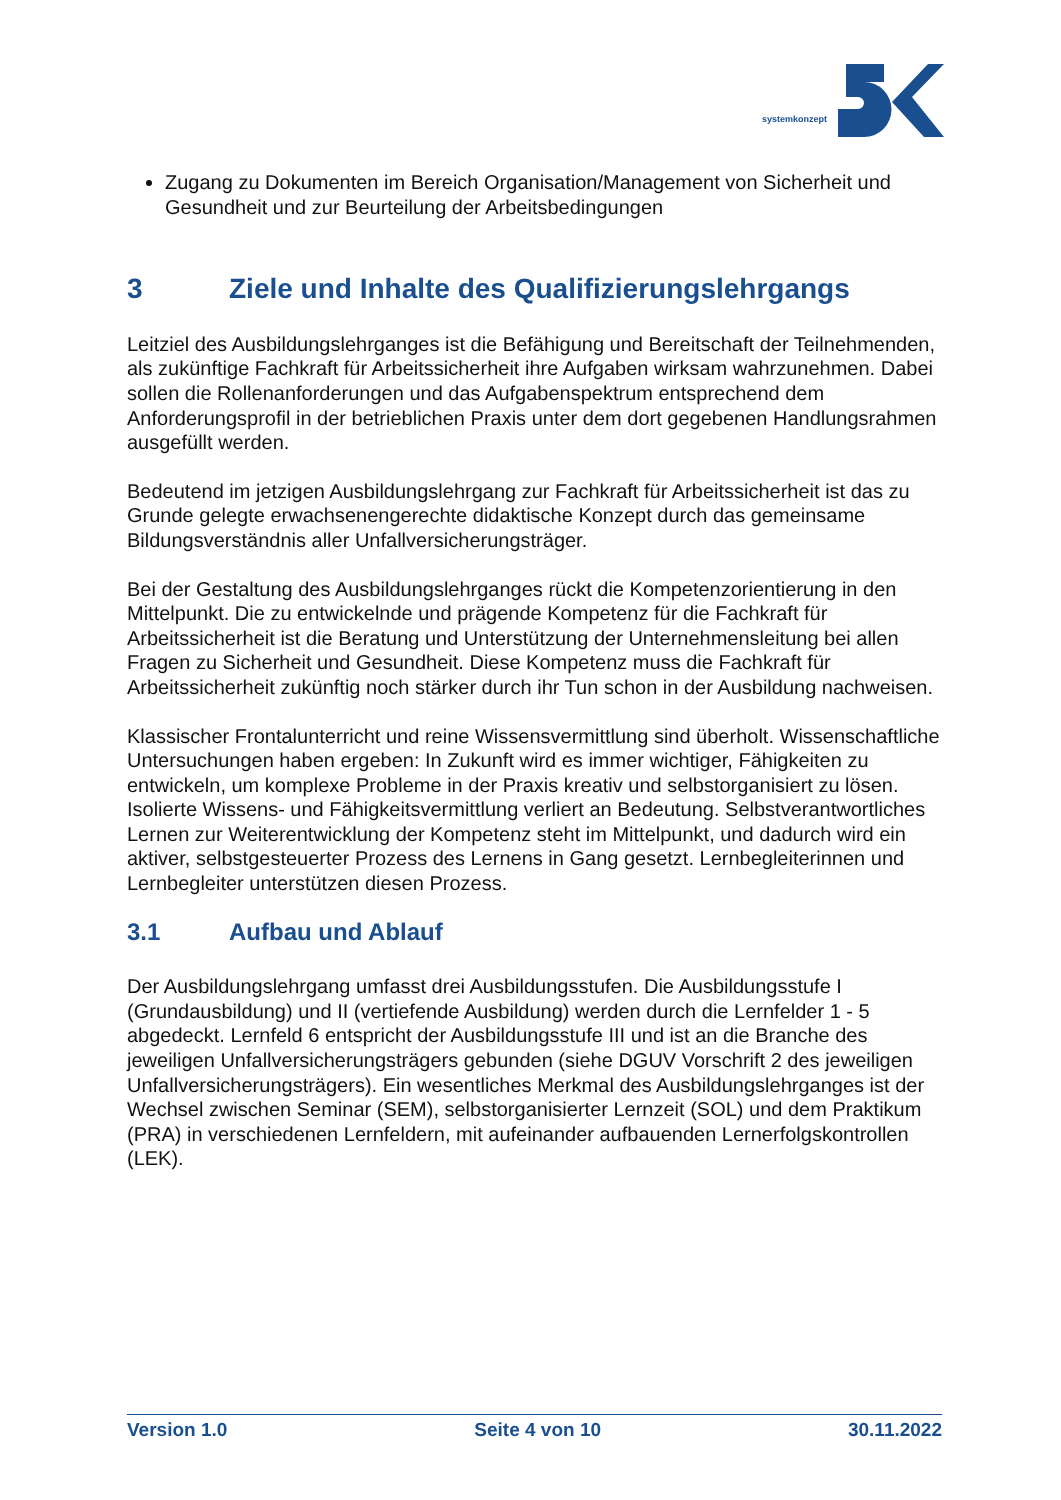systemkonzept
Zugang zu Dokumenten im Bereich Organisation/Management von Sicherheit und Gesundheit und zur Beurteilung der Arbeitsbedingungen
3 Ziele und Inhalte des Qualifizierungslehrgangs
Leitziel des Ausbildungslehrganges ist die Befähigung und Bereitschaft der Teilnehmenden, als zukünftige Fachkraft für Arbeitssicherheit ihre Aufgaben wirksam wahrzunehmen. Dabei sollen die Rollenanforderungen und das Aufgabenspektrum entsprechend dem Anforderungsprofil in der betrieblichen Praxis unter dem dort gegebenen Handlungsrahmen ausgefüllt werden.
Bedeutend im jetzigen Ausbildungslehrgang zur Fachkraft für Arbeitssicherheit ist das zu Grunde gelegte erwachsenengerechte didaktische Konzept durch das gemeinsame Bildungsverständnis aller Unfallversicherungsträger.
Bei der Gestaltung des Ausbildungslehrganges rückt die Kompetenzorientierung in den Mittelpunkt. Die zu entwickelnde und prägende Kompetenz für die Fachkraft für Arbeitssicherheit ist die Beratung und Unterstützung der Unternehmensleitung bei allen Fragen zu Sicherheit und Gesundheit. Diese Kompetenz muss die Fachkraft für Arbeitssicherheit zukünftig noch stärker durch ihr Tun schon in der Ausbildung nachweisen.
Klassischer Frontalunterricht und reine Wissensvermittlung sind überholt. Wissenschaftliche Untersuchungen haben ergeben: In Zukunft wird es immer wichtiger, Fähigkeiten zu entwickeln, um komplexe Probleme in der Praxis kreativ und selbstorganisiert zu lösen. Isolierte Wissens- und Fähigkeitsvermittlung verliert an Bedeutung. Selbstverantwortliches Lernen zur Weiterentwicklung der Kompetenz steht im Mittelpunkt, und dadurch wird ein aktiver, selbstgesteuerter Prozess des Lernens in Gang gesetzt. Lernbegleiterinnen und Lernbegleiter unterstützen diesen Prozess.
3.1 Aufbau und Ablauf
Der Ausbildungslehrgang umfasst drei Ausbildungsstufen. Die Ausbildungsstufe I (Grundausbildung) und II (vertiefende Ausbildung) werden durch die Lernfelder 1 - 5 abgedeckt. Lernfeld 6 entspricht der Ausbildungsstufe III und ist an die Branche des jeweiligen Unfallversicherungsträgers gebunden (siehe DGUV Vorschrift 2 des jeweiligen Unfallversicherungsträgers). Ein wesentliches Merkmal des Ausbildungslehrganges ist der Wechsel zwischen Seminar (SEM), selbstorganisierter Lernzeit (SOL) und dem Praktikum (PRA) in verschiedenen Lernfeldern, mit aufeinander aufbauenden Lernerfolgskontrollen (LEK).
Version 1.0 Seite 4 von 10 30.11.2022